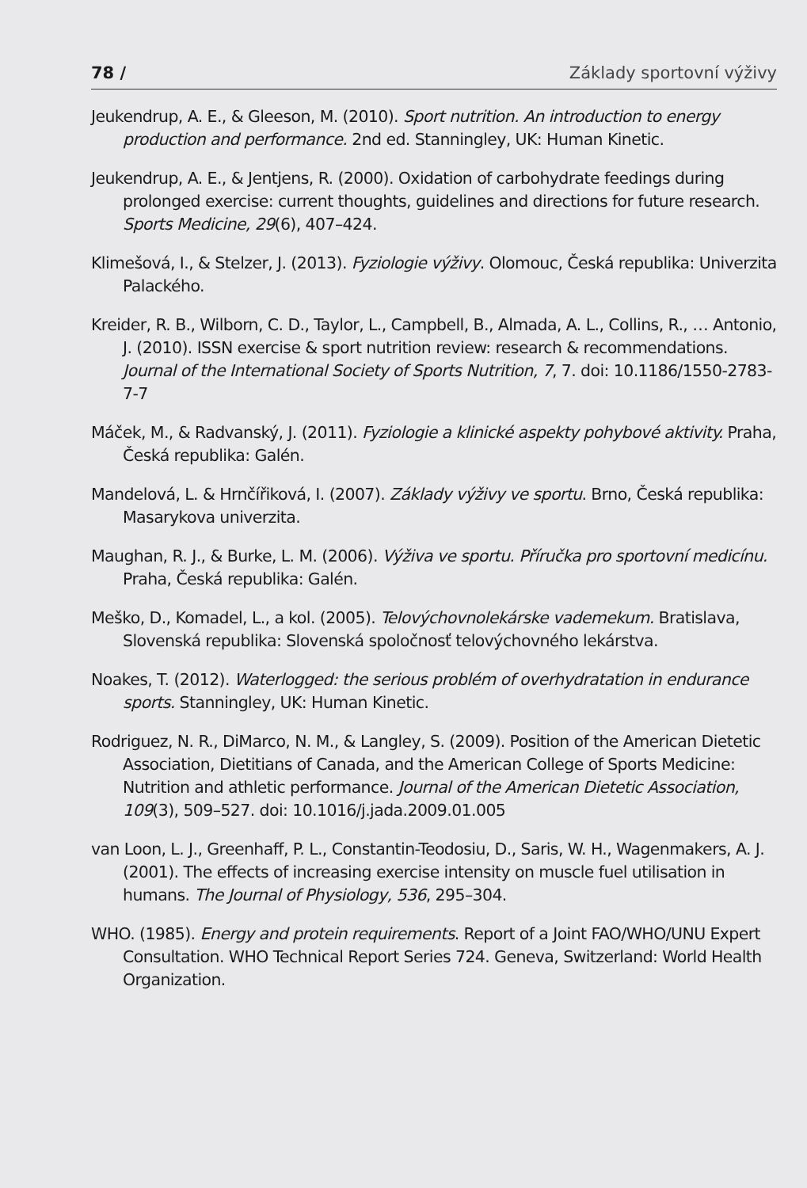78 / Základy sportovní výživy
Jeukendrup, A. E., & Gleeson, M. (2010). Sport nutrition. An introduction to energy production and performance. 2nd ed. Stanningley, UK: Human Kinetic.
Jeukendrup, A. E., & Jentjens, R. (2000). Oxidation of carbohydrate feedings during prolonged exercise: current thoughts, guidelines and directions for future research. Sports Medicine, 29(6), 407–424.
Klimešová, I., & Stelzer, J. (2013). Fyziologie výživy. Olomouc, Česká republika: Univerzita Palackého.
Kreider, R. B., Wilborn, C. D., Taylor, L., Campbell, B., Almada, A. L., Collins, R., … Antonio, J. (2010). ISSN exercise & sport nutrition review: research & recommendations. Journal of the International Society of Sports Nutrition, 7, 7. doi: 10.1186/1550-2783-7-7
Máček, M., & Radvanský, J. (2011). Fyziologie a klinické aspekty pohybové aktivity. Praha, Česká republika: Galén.
Mandelová, L. & Hrnčířiková, I. (2007). Základy výživy ve sportu. Brno, Česká republika: Masarykova univerzita.
Maughan, R. J., & Burke, L. M. (2006). Výživa ve sportu. Příručka pro sportovní medicínu. Praha, Česká republika: Galén.
Meško, D., Komadel, L., a kol. (2005). Telovýchovnolekárske vademekum. Bratislava, Slovenská republika: Slovenská spoločnosť telovýchovného lekárstva.
Noakes, T. (2012). Waterlogged: the serious problém of overhydratation in endurance sports. Stanningley, UK: Human Kinetic.
Rodriguez, N. R., DiMarco, N. M., & Langley, S. (2009). Position of the American Dietetic Association, Dietitians of Canada, and the American College of Sports Medicine: Nutrition and athletic performance. Journal of the American Dietetic Association, 109(3), 509–527. doi: 10.1016/j.jada.2009.01.005
van Loon, L. J., Greenhaff, P. L., Constantin-Teodosiu, D., Saris, W. H., Wagenmakers, A. J. (2001). The effects of increasing exercise intensity on muscle fuel utilisation in humans. The Journal of Physiology, 536, 295–304.
WHO. (1985). Energy and protein requirements. Report of a Joint FAO/WHO/UNU Expert Consultation. WHO Technical Report Series 724. Geneva, Switzerland: World Health Organization.